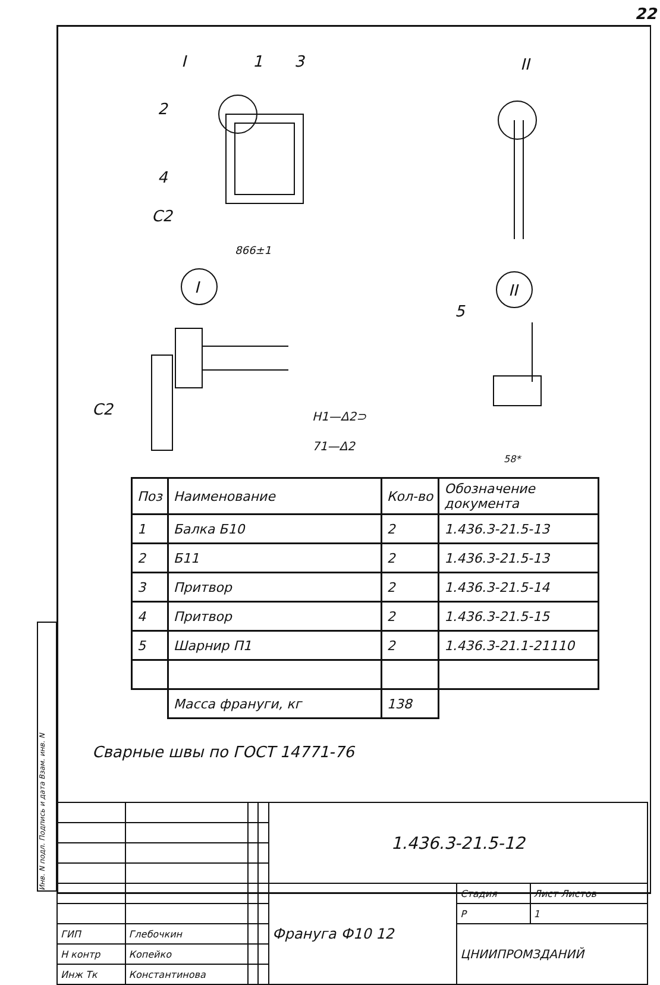22
Инв. N подл. Подпись и дата Взам. инв. N
I
1
3
II
2
4
C2
866±1
I
II
5
C2
H1—Δ2⊃
71—Δ2
58*
| Поз | Наименование | Кол-во | Обозначение документа |
| --- | --- | --- | --- |
| 1 | Балка Б10 | 2 | 1.436.3-21.5-13 |
| 2 | Б11 | 2 | 1.436.3-21.5-13 |
| 3 | Притвор | 2 | 1.436.3-21.5-14 |
| 4 | Притвор | 2 | 1.436.3-21.5-15 |
| 5 | Шарнир П1 | 2 | 1.436.3-21.1-21110 |
| | Масса франуги, кг | 138 | |
Сварные швы по ГОСТ 14771-76
| | | | | 1.436.3-21.5-12 | | |
| | | | | Франуга Ф10 12 | Стадия | Лист Листов |
| | | | | | Р | 1 |
| ГИП | Глебочкин | | | | ЦНИИПРОМЗДАНИЙ | |
| Н контр | Копейко | | | | | |
| Инж Тк | Константинова | | | | | |